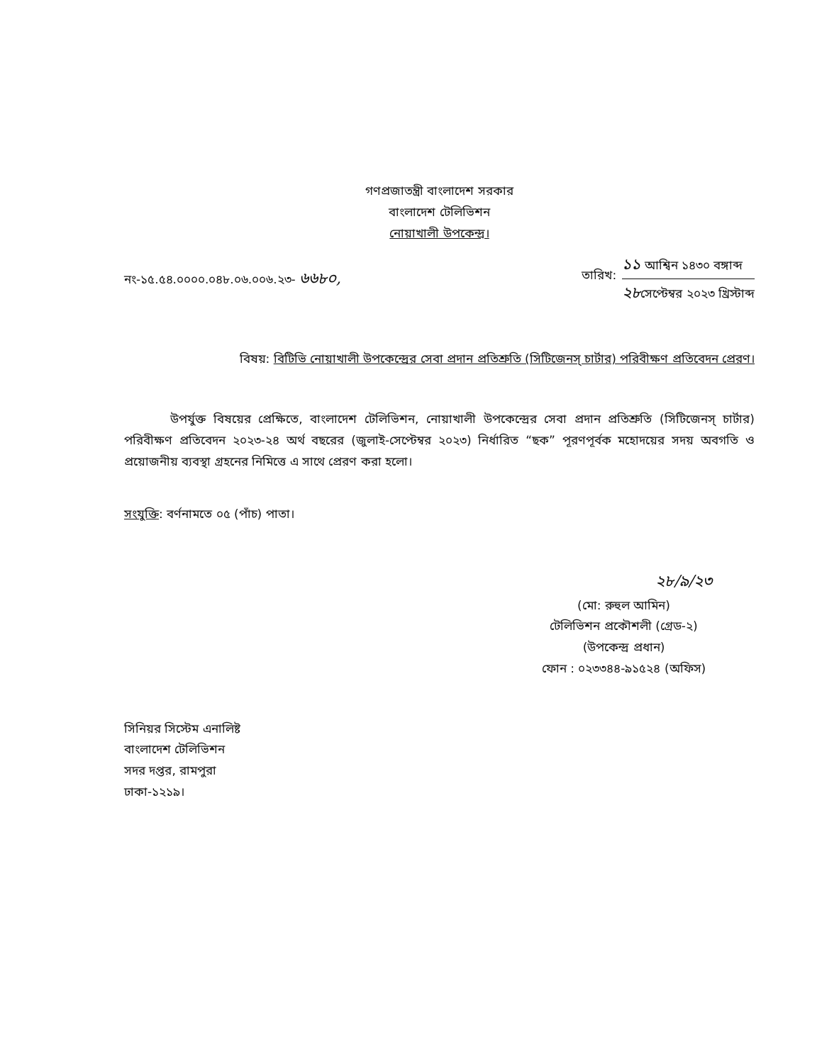গণপ্রজাতন্ত্রী বাংলাদেশ সরকার
বাংলাদেশ টেলিভিশন
নোয়াখালী উপকেন্দ্র।
নং-১৫.৫৪.০০০০.০৪৮.০৬.০০৬.২৩- ৬৬৮০,
তারিখ:
১১ আশ্বিন ১৪৩০ বঙ্গাব্দ
২৮সেপ্টেম্বর ২০২৩ খ্রিস্টাব্দ
বিষয়: বিটিভি নোয়াখালী উপকেন্দ্রের সেবা প্রদান প্রতিশ্রুতি (সিটিজেনস্ চার্টার) পরিবীক্ষণ প্রতিবেদন প্রেরণ।
উপর্যুক্ত বিষয়ের প্রেক্ষিতে, বাংলাদেশ টেলিভিশন, নোয়াখালী উপকেন্দ্রের সেবা প্রদান প্রতিশ্রুতি (সিটিজেনস্ চার্টার) পরিবীক্ষণ প্রতিবেদন ২০২৩-২৪ অর্থ বছরের (জুলাই-সেপ্টেম্বর ২০২৩) নির্ধারিত “ছক” পূরণপূর্বক মহোদয়ের সদয় অবগতি ও প্রয়োজনীয় ব্যবস্থা গ্রহনের নিমিত্তে এ সাথে প্রেরণ করা হলো।
সংযুক্তি: বর্ণনামতে ০৫ (পাঁচ) পাতা।
২৮/৯/২৩
(মো: রুহুল আমিন)
টেলিভিশন প্রকৌশলী (গ্রেড-২)
(উপকেন্দ্র প্রধান)
ফোন : ০২৩৩৪৪-৯১৫২৪ (অফিস)
সিনিয়র সিস্টেম এনালিষ্ট
বাংলাদেশ টেলিভিশন
সদর দপ্তর, রামপুরা
ঢাকা-১২১৯।